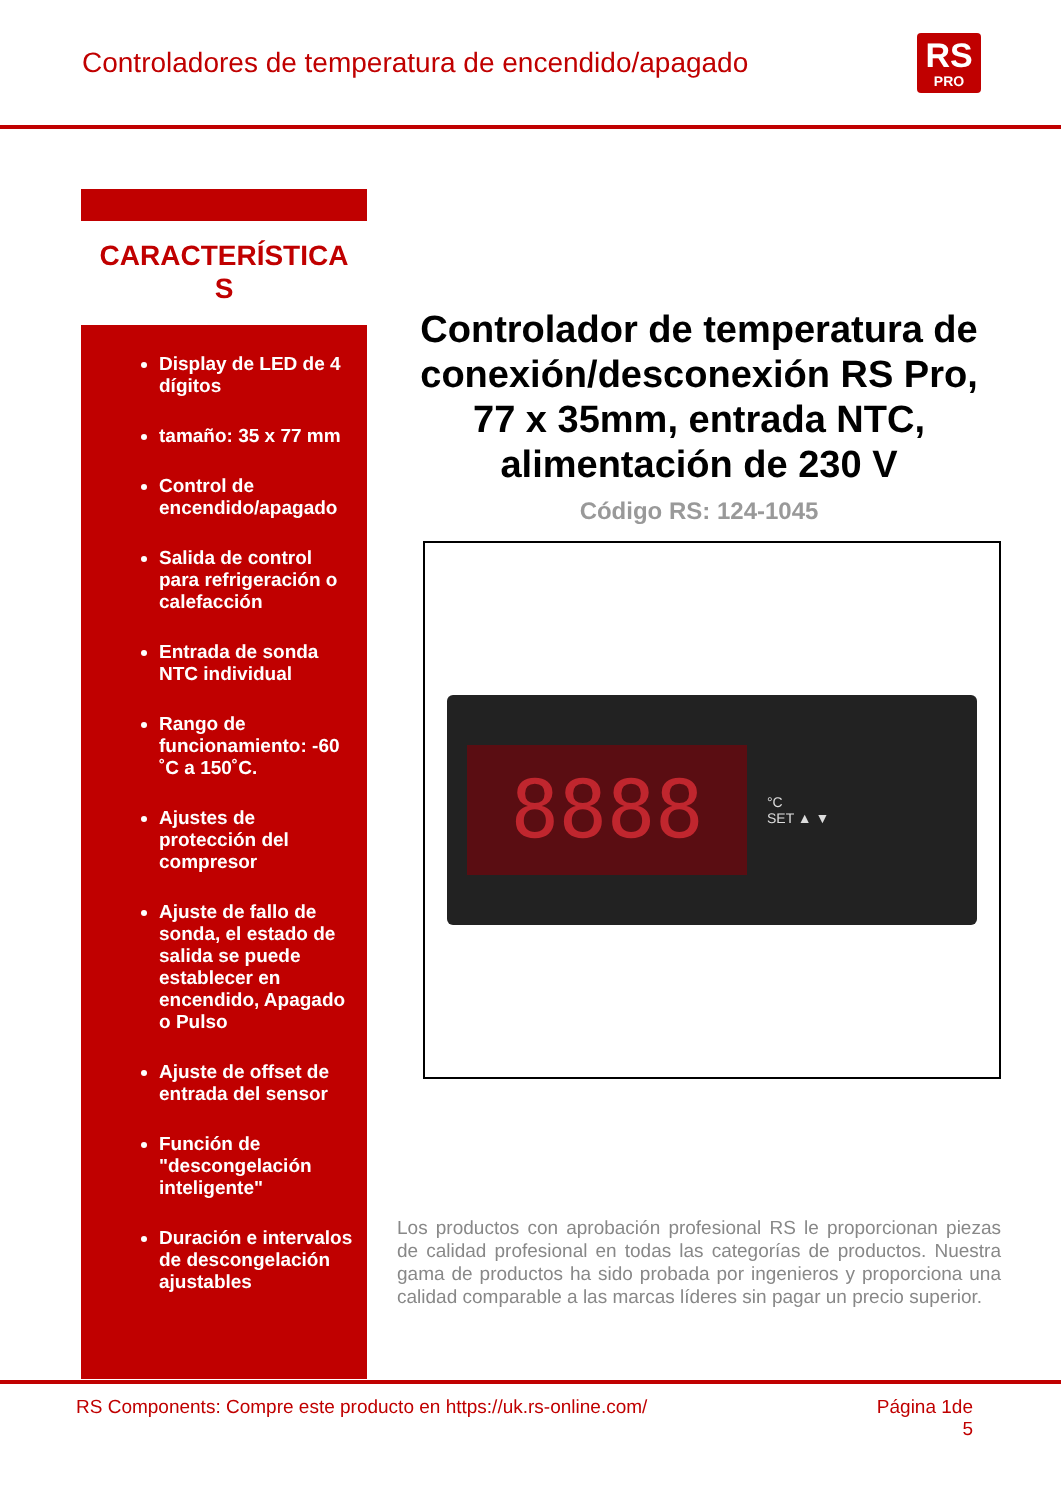Controladores de temperatura de encendido/apagado
RS
PRO
CARACTERÍSTICA
S
Display de LED de 4 dígitos
tamaño: 35 x 77 mm
Control de encendido/apagado
Salida de control para refrigeración o calefacción
Entrada de sonda NTC individual
Rango de funcionamiento: -60 ˚C a 150˚C.
Ajustes de protección del compresor
Ajuste de fallo de sonda, el estado de salida se puede establecer en encendido, Apagado o Pulso
Ajuste de offset de entrada del sensor
Función de "descongelación inteligente"
Duración e intervalos de descongelación ajustables
Controlador de temperatura de conexión/desconexión RS Pro, 77 x 35mm, entrada NTC, alimentación de 230 V
Código RS: 124-1045
8888
°C
SET ▲ ▼
Los productos con aprobación profesional RS le proporcionan piezas de calidad profesional en todas las categorías de productos. Nuestra gama de productos ha sido probada por ingenieros y proporciona una calidad comparable a las marcas líderes sin pagar un precio superior.
RS Components: Compre este producto en https://uk.rs-online.com/ Página 1de
5